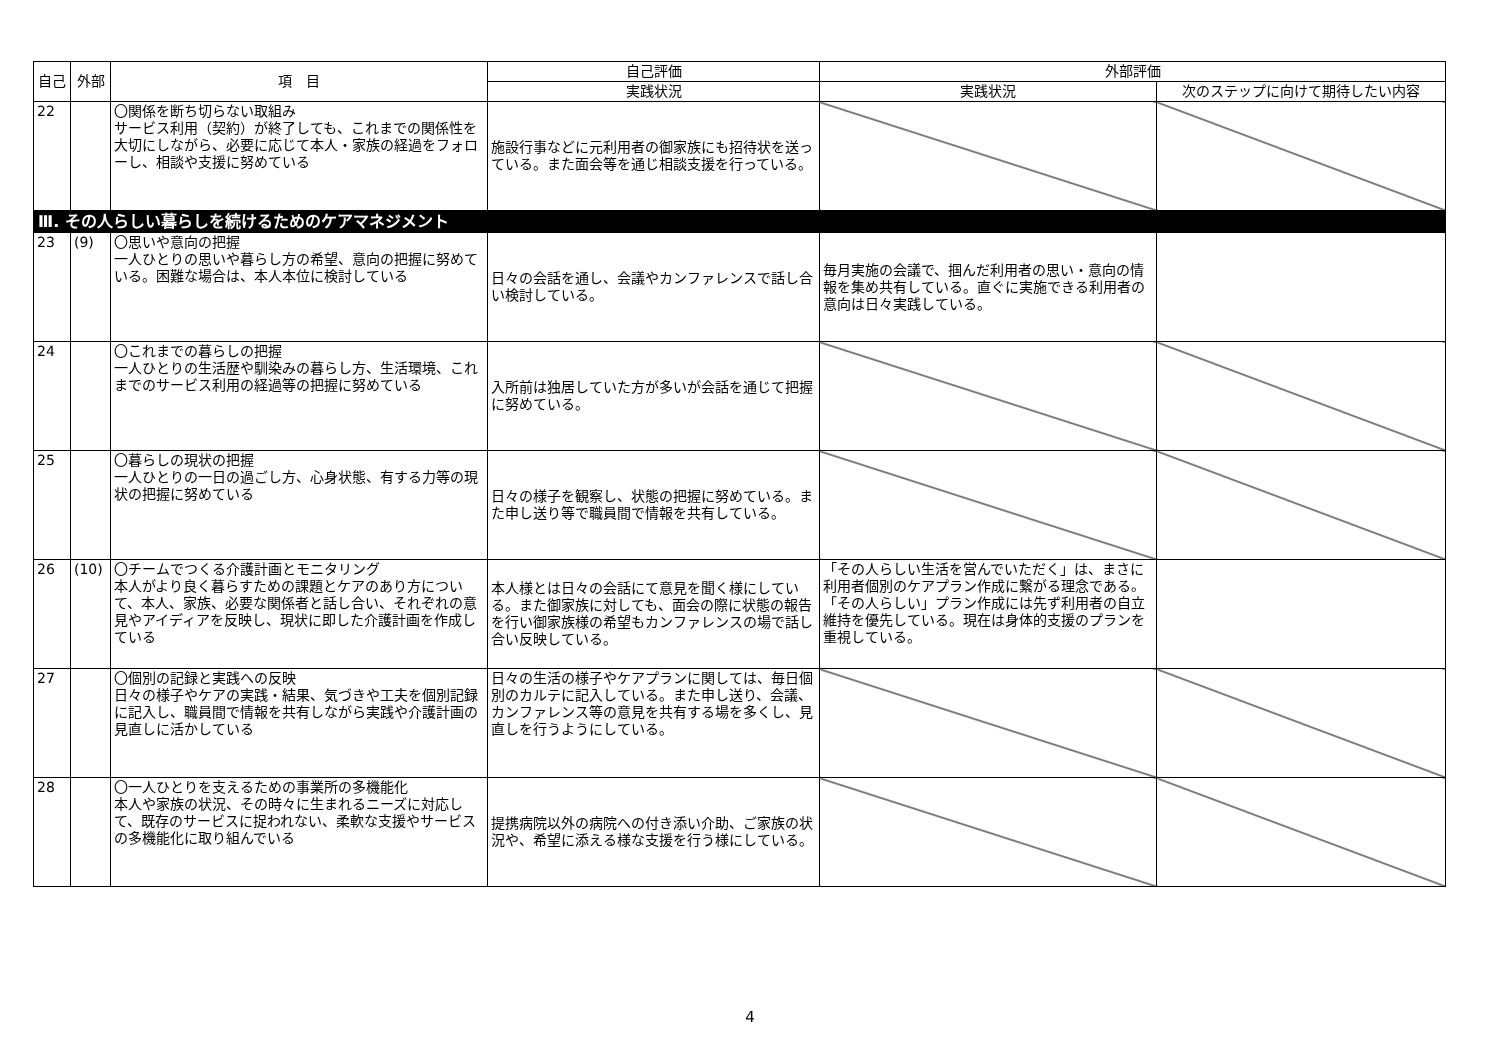| 自己 | 外部 | 項 目 | 自己評価 | 外部評価 | |
| --- | --- | --- | --- | --- | --- |
| | | | 実践状況 | 実践状況 | 次のステップに向けて期待したい内容 |
| 22 | | 〇関係を断ち切らない取組み サービス利用（契約）が終了しても、これまでの関係性を大切にしながら、必要に応じて本人・家族の経過をフォローし、相談や支援に努めている | 施設行事などに元利用者の御家族にも招待状を送っている。また面会等を通じ相談支援を行っている。 | | |
| Ⅲ. その人らしい暮らしを続けるためのケアマネジメント | | | | | |
| 23 | (9) | 〇思いや意向の把握 一人ひとりの思いや暮らし方の希望、意向の把握に努めている。困難な場合は、本人本位に検討している | 日々の会話を通し、会議やカンファレンスで話し合い検討している。 | 毎月実施の会議で、掴んだ利用者の思い・意向の情報を集め共有している。直ぐに実施できる利用者の意向は日々実践している。 | |
| 24 | | 〇これまでの暮らしの把握 一人ひとりの生活歴や馴染みの暮らし方、生活環境、これまでのサービス利用の経過等の把握に努めている | 入所前は独居していた方が多いが会話を通じて把握に努めている。 | | |
| 25 | | 〇暮らしの現状の把握 一人ひとりの一日の過ごし方、心身状態、有する力等の現状の把握に努めている | 日々の様子を観察し、状態の把握に努めている。また申し送り等で職員間で情報を共有している。 | | |
| 26 | (10) | 〇チームでつくる介護計画とモニタリング 本人がより良く暮らすための課題とケアのあり方について、本人、家族、必要な関係者と話し合い、それぞれの意見やアイディアを反映し、現状に即した介護計画を作成している | 本人様とは日々の会話にて意見を聞く様にしている。また御家族に対しても、面会の際に状態の報告を行い御家族様の希望もカンファレンスの場で話し合い反映している。 | 「その人らしい生活を営んでいただく」は、まさに利用者個別のケアプラン作成に繋がる理念である。「その人らしい」プラン作成には先ず利用者の自立維持を優先している。現在は身体的支援のプランを重視している。 | |
| 27 | | 〇個別の記録と実践への反映 日々の様子やケアの実践・結果、気づきや工夫を個別記録に記入し、職員間で情報を共有しながら実践や介護計画の見直しに活かしている | 日々の生活の様子やケアプランに関しては、毎日個別のカルテに記入している。また申し送り、会議、カンファレンス等の意見を共有する場を多くし、見直しを行うようにしている。 | | |
| 28 | | 〇一人ひとりを支えるための事業所の多機能化 本人や家族の状況、その時々に生まれるニーズに対応して、既存のサービスに捉われない、柔軟な支援やサービスの多機能化に取り組んでいる | 提携病院以外の病院への付き添い介助、ご家族の状況や、希望に添える様な支援を行う様にしている。 | | |
4